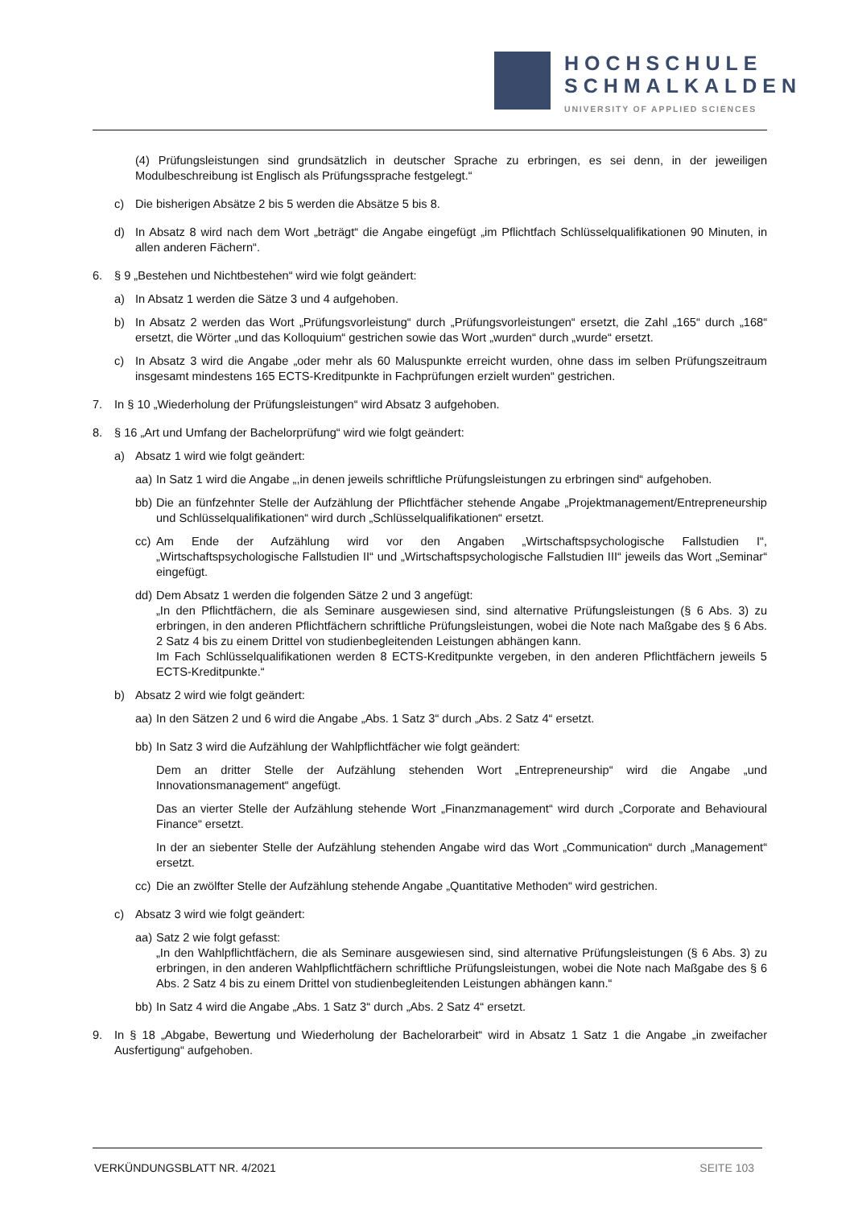HOCHSCHULE
SCHMALKALDEN
UNIVERSITY OF APPLIED SCIENCES
(4) Prüfungsleistungen sind grundsätzlich in deutscher Sprache zu erbringen, es sei denn, in der jeweiligen Modulbeschreibung ist Englisch als Prüfungssprache festgelegt.“
c) Die bisherigen Absätze 2 bis 5 werden die Absätze 5 bis 8.
d) In Absatz 8 wird nach dem Wort „beträgt“ die Angabe eingefügt „im Pflichtfach Schlüsselqualifikationen 90 Minuten, in allen anderen Fächern“.
6. § 9 „Bestehen und Nichtbestehen“ wird wie folgt geändert:
a) In Absatz 1 werden die Sätze 3 und 4 aufgehoben.
b) In Absatz 2 werden das Wort „Prüfungsvorleistung“ durch „Prüfungsvorleistungen“ ersetzt, die Zahl „165“ durch „168“ ersetzt, die Wörter „und das Kolloquium“ gestrichen sowie das Wort „wurden“ durch „wurde“ ersetzt.
c) In Absatz 3 wird die Angabe „oder mehr als 60 Maluspunkte erreicht wurden, ohne dass im selben Prüfungszeitraum insgesamt mindestens 165 ECTS-Kreditpunkte in Fachprüfungen erzielt wurden“ gestrichen.
7. In § 10 „Wiederholung der Prüfungsleistungen“ wird Absatz 3 aufgehoben.
8. § 16 „Art und Umfang der Bachelorprüfung“ wird wie folgt geändert:
a) Absatz 1 wird wie folgt geändert:
aa) In Satz 1 wird die Angabe „,in denen jeweils schriftliche Prüfungsleistungen zu erbringen sind“ aufgehoben.
bb) Die an fünfzehnter Stelle der Aufzählung der Pflichtfächer stehende Angabe „Projektmanagement/Entrepreneurship und Schlüsselqualifikationen“ wird durch „Schlüsselqualifikationen“ ersetzt.
cc) Am Ende der Aufzählung wird vor den Angaben „Wirtschaftspsychologische Fallstudien I“, „Wirtschaftspsychologische Fallstudien II“ und „Wirtschaftspsychologische Fallstudien III“ jeweils das Wort „Seminar“ eingefügt.
dd) Dem Absatz 1 werden die folgenden Sätze 2 und 3 angefügt:
„In den Pflichtfächern, die als Seminare ausgewiesen sind, sind alternative Prüfungsleistungen (§ 6 Abs. 3) zu erbringen, in den anderen Pflichtfächern schriftliche Prüfungsleistungen, wobei die Note nach Maßgabe des § 6 Abs. 2 Satz 4 bis zu einem Drittel von studienbegleitenden Leistungen abhängen kann.
Im Fach Schlüsselqualifikationen werden 8 ECTS-Kreditpunkte vergeben, in den anderen Pflichtfächern jeweils 5 ECTS-Kreditpunkte.“
b) Absatz 2 wird wie folgt geändert:
aa) In den Sätzen 2 und 6 wird die Angabe „Abs. 1 Satz 3“ durch „Abs. 2 Satz 4“ ersetzt.
bb) In Satz 3 wird die Aufzählung der Wahlpflichtfächer wie folgt geändert:
Dem an dritter Stelle der Aufzählung stehenden Wort „Entrepreneurship“ wird die Angabe „und Innovationsmanagement“ angefügt.
Das an vierter Stelle der Aufzählung stehende Wort „Finanzmanagement“ wird durch „Corporate and Behavioural Finance“ ersetzt.
In der an siebenter Stelle der Aufzählung stehenden Angabe wird das Wort „Communication“ durch „Management“ ersetzt.
cc) Die an zwölfter Stelle der Aufzählung stehende Angabe „Quantitative Methoden“ wird gestrichen.
c) Absatz 3 wird wie folgt geändert:
aa) Satz 2 wie folgt gefasst:
„In den Wahlpflichtfächern, die als Seminare ausgewiesen sind, sind alternative Prüfungsleistungen (§ 6 Abs. 3) zu erbringen, in den anderen Wahlpflichtfächern schriftliche Prüfungsleistungen, wobei die Note nach Maßgabe des § 6 Abs. 2 Satz 4 bis zu einem Drittel von studienbegleitenden Leistungen abhängen kann.“
bb) In Satz 4 wird die Angabe „Abs. 1 Satz 3“ durch „Abs. 2 Satz 4“ ersetzt.
9. In § 18 „Abgabe, Bewertung und Wiederholung der Bachelorarbeit“ wird in Absatz 1 Satz 1 die Angabe „in zweifacher Ausfertigung“ aufgehoben.
VERKÜNDUNGSBLATT NR. 4/2021 SEITE 103